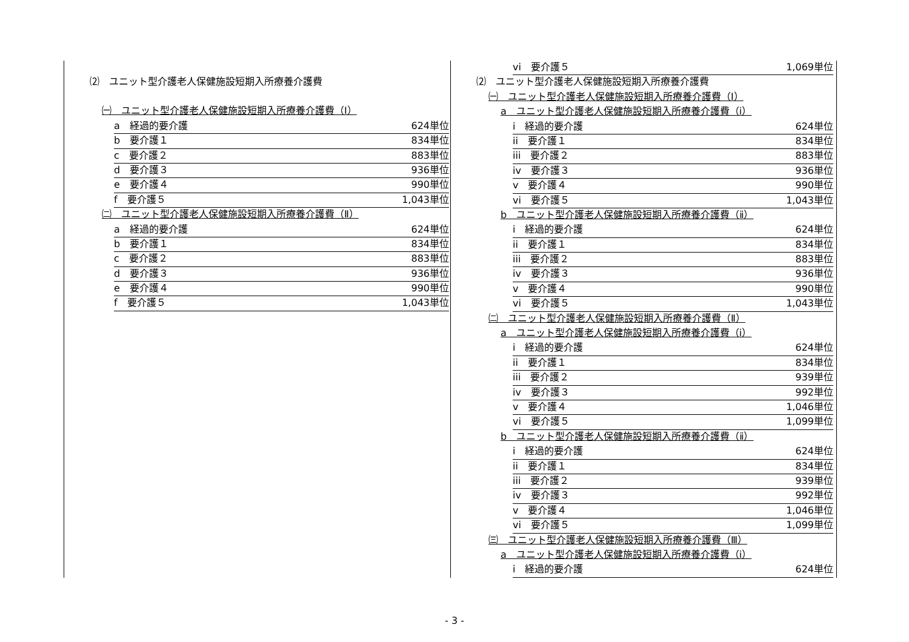⑵　ユニット型介護老人保健施設短期入所療養介護費
㈠　ユニット型介護老人保健施設短期入所療養介護費（Ⅰ）
a　経過的要介護 624単位
b　要介護１ 834単位
c　要介護２ 883単位
d　要介護３ 936単位
e　要介護４ 990単位
f　要介護５ 1,043単位
㈡　ユニット型介護老人保健施設短期入所療養介護費（Ⅱ）
a　経過的要介護 624単位
b　要介護１ 834単位
c　要介護２ 883単位
d　要介護３ 936単位
e　要介護４ 990単位
f　要介護５ 1,043単位
vi　要介護５ 1,069単位
⑵　ユニット型介護老人保健施設短期入所療養介護費
㈠　ユニット型介護老人保健施設短期入所療養介護費（Ⅰ）
a　ユニット型介護老人保健施設短期入所療養介護費（ⅰ）
i　経過的要介護 624単位
ii　要介護１ 834単位
iii　要介護２ 883単位
iv　要介護３ 936単位
v　要介護４ 990単位
vi　要介護５ 1,043単位
b　ユニット型介護老人保健施設短期入所療養介護費（ⅱ）
i　経過的要介護 624単位
ii　要介護１ 834単位
iii　要介護２ 883単位
iv　要介護３ 936単位
v　要介護４ 990単位
vi　要介護５ 1,043単位
㈡　ユニット型介護老人保健施設短期入所療養介護費（Ⅱ）
a　ユニット型介護老人保健施設短期入所療養介護費（ⅰ）
i　経過的要介護 624単位
ii　要介護１ 834単位
iii　要介護２ 939単位
iv　要介護３ 992単位
v　要介護４ 1,046単位
vi　要介護５ 1,099単位
b　ユニット型介護老人保健施設短期入所療養介護費（ⅱ）
i　経過的要介護 624単位
ii　要介護１ 834単位
iii　要介護２ 939単位
iv　要介護３ 992単位
v　要介護４ 1,046単位
vi　要介護５ 1,099単位
㈢　ユニット型介護老人保健施設短期入所療養介護費（Ⅲ）
a　ユニット型介護老人保健施設短期入所療養介護費（ⅰ）
i　経過的要介護 624単位
- 3 -